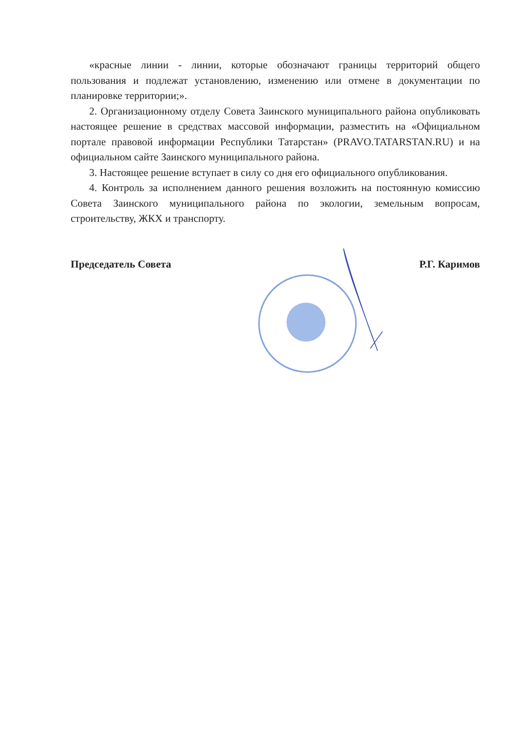«красные линии - линии, которые обозначают границы территорий общего пользования и подлежат установлению, изменению или отмене в документации по планировке территории;».
2. Организационному отделу Совета Заинского муниципального района опубликовать настоящее решение в средствах массовой информации, разместить на «Официальном портале правовой информации Республики Татарстан» (PRAVO.TATARSTAN.RU) и на официальном сайте Заинского муниципального района.
3. Настоящее решение вступает в силу со дня его официального опубликования.
4. Контроль за исполнением данного решения возложить на постоянную комиссию Совета Заинского муниципального района по экологии, земельным вопросам, строительству, ЖКХ и транспорту.
Председатель Совета Р.Г. Каримов